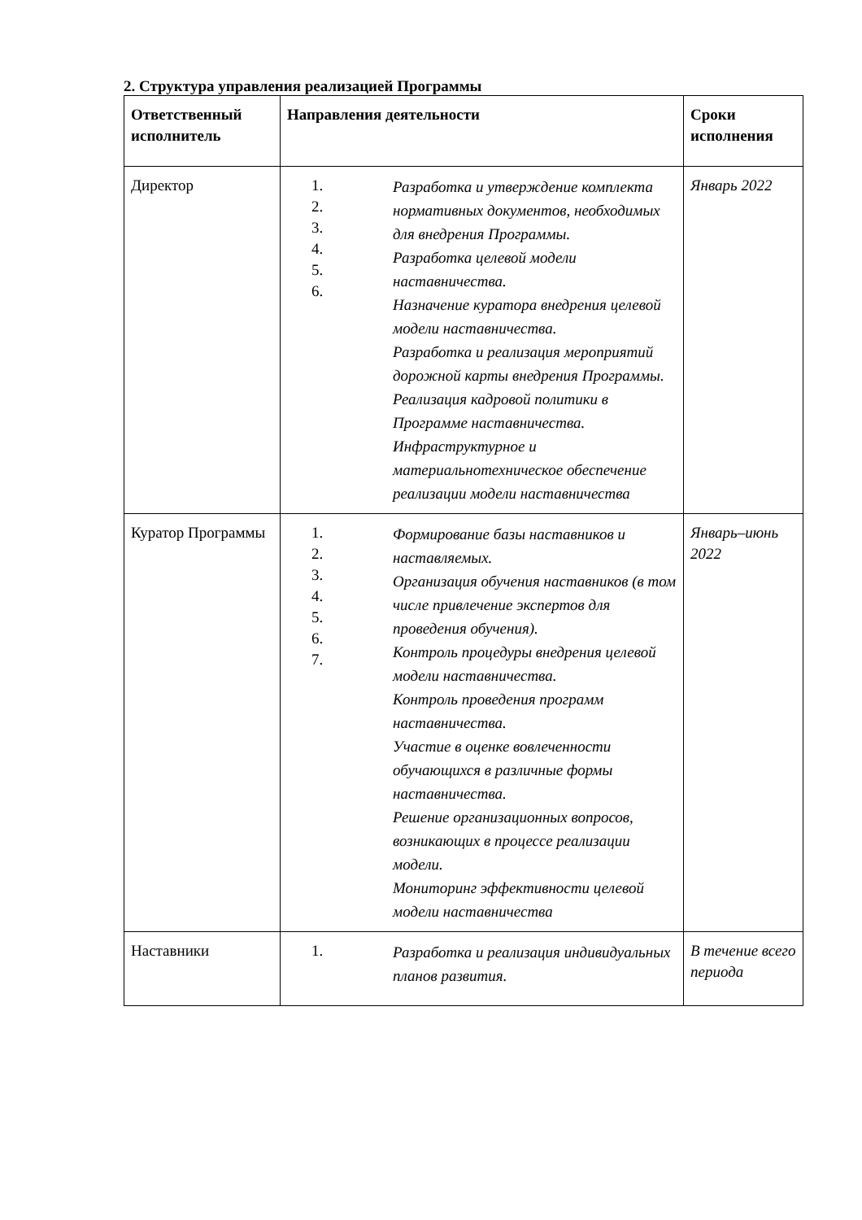2. Структура управления реализацией Программы
| Ответственный исполнитель | Направления деятельности | Сроки исполнения |
| --- | --- | --- |
| Директор | 1. 2. 3. 4. 5. 6. Разработка и утверждение комплекта нормативных документов, необходимых для внедрения Программы. Разработка целевой модели наставничества. Назначение куратора внедрения целевой модели наставничества. Разработка и реализация мероприятий дорожной карты внедрения Программы. Реализация кадровой политики в Программе наставничества. Инфраструктурное и материальнотехническое обеспечение реализации модели наставничества | Январь 2022 |
| Куратор Программы | 1. 2. 3. 4. 5. 6. 7. Формирование базы наставников и наставляемых. Организация обучения наставников (в том числе привлечение экспертов для проведения обучения). Контроль процедуры внедрения целевой модели наставничества. Контроль проведения программ наставничества. Участие в оценке вовлеченности обучающихся в различные формы наставничества. Решение организационных вопросов, возникающих в процессе реализации модели. Мониторинг эффективности целевой модели наставничества | Январь–июнь 2022 |
| Наставники | 1. Разработка и реализация индивидуальных планов развития. | В течение всего периода |